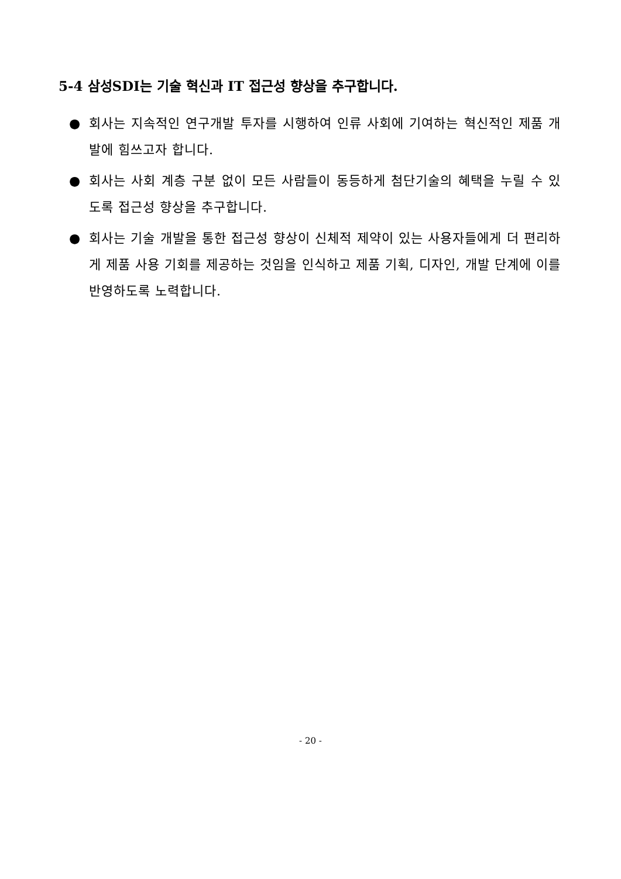5-4 삼성SDI는 기술 혁신과 IT 접근성 향상을 추구합니다.
● 회사는 지속적인 연구개발 투자를 시행하여 인류 사회에 기여하는 혁신적인 제품 개발에 힘쓰고자 합니다.
● 회사는 사회 계층 구분 없이 모든 사람들이 동등하게 첨단기술의 혜택을 누릴 수 있도록 접근성 향상을 추구합니다.
● 회사는 기술 개발을 통한 접근성 향상이 신체적 제약이 있는 사용자들에게 더 편리하게 제품 사용 기회를 제공하는 것임을 인식하고 제품 기획, 디자인, 개발 단계에 이를 반영하도록 노력합니다.
- 20 -